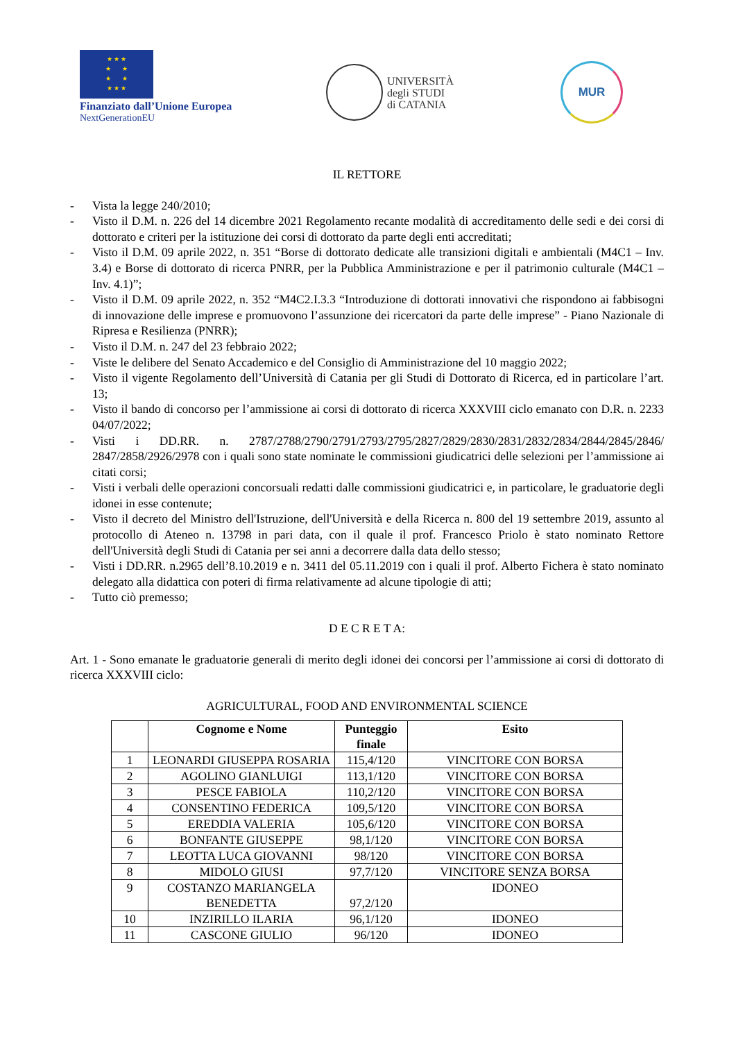★ ★ ★
★ ★
★ ★
★ ★ ★
Finanziato dall’Unione Europea
NextGenerationEU
UNIVERSITÀ
degli STUDI
di CATANIA
MUR
IL RETTORE
- Vista la legge 240/2010;
- Visto il D.M. n. 226 del 14 dicembre 2021 Regolamento recante modalità di accreditamento delle sedi e dei corsi di dottorato e criteri per la istituzione dei corsi di dottorato da parte degli enti accreditati;
- Visto il D.M. 09 aprile 2022, n. 351 “Borse di dottorato dedicate alle transizioni digitali e ambientali (M4C1 – Inv. 3.4) e Borse di dottorato di ricerca PNRR, per la Pubblica Amministrazione e per il patrimonio culturale (M4C1 – Inv. 4.1)”;
- Visto il D.M. 09 aprile 2022, n. 352 “M4C2.I.3.3 “Introduzione di dottorati innovativi che rispondono ai fabbisogni di innovazione delle imprese e promuovono l’assunzione dei ricercatori da parte delle imprese” - Piano Nazionale di Ripresa e Resilienza (PNRR);
- Visto il D.M. n. 247 del 23 febbraio 2022;
- Viste le delibere del Senato Accademico e del Consiglio di Amministrazione del 10 maggio 2022;
- Visto il vigente Regolamento dell’Università di Catania per gli Studi di Dottorato di Ricerca, ed in particolare l’art. 13;
- Visto il bando di concorso per l’ammissione ai corsi di dottorato di ricerca XXXVIII ciclo emanato con D.R. n. 2233 04/07/2022;
- Visti i DD.RR. n. 2787/2788/2790/2791/2793/2795/2827/2829/2830/2831/2832/2834/2844/2845/2846/ 2847/2858/2926/2978 con i quali sono state nominate le commissioni giudicatrici delle selezioni per l’ammissione ai citati corsi;
- Visti i verbali delle operazioni concorsuali redatti dalle commissioni giudicatrici e, in particolare, le graduatorie degli idonei in esse contenute;
- Visto il decreto del Ministro dell'Istruzione, dell'Università e della Ricerca n. 800 del 19 settembre 2019, assunto al protocollo di Ateneo n. 13798 in pari data, con il quale il prof. Francesco Priolo è stato nominato Rettore dell'Università degli Studi di Catania per sei anni a decorrere dalla data dello stesso;
- Visti i DD.RR. n.2965 dell’8.10.2019 e n. 3411 del 05.11.2019 con i quali il prof. Alberto Fichera è stato nominato delegato alla didattica con poteri di firma relativamente ad alcune tipologie di atti;
- Tutto ciò premesso;
D E C R E T A:
Art. 1 - Sono emanate le graduatorie generali di merito degli idonei dei concorsi per l’ammissione ai corsi di dottorato di ricerca XXXVIII ciclo:
AGRICULTURAL, FOOD AND ENVIRONMENTAL SCIENCE
| | Cognome e Nome | Punteggio finale | Esito |
| --- | --- | --- | --- |
| 1 | LEONARDI GIUSEPPA ROSARIA | 115,4/120 | VINCITORE CON BORSA |
| 2 | AGOLINO GIANLUIGI | 113,1/120 | VINCITORE CON BORSA |
| 3 | PESCE FABIOLA | 110,2/120 | VINCITORE CON BORSA |
| 4 | CONSENTINO FEDERICA | 109,5/120 | VINCITORE CON BORSA |
| 5 | EREDDIA VALERIA | 105,6/120 | VINCITORE CON BORSA |
| 6 | BONFANTE GIUSEPPE | 98,1/120 | VINCITORE CON BORSA |
| 7 | LEOTTA LUCA GIOVANNI | 98/120 | VINCITORE CON BORSA |
| 8 | MIDOLO GIUSI | 97,7/120 | VINCITORE SENZA BORSA |
| 9 | COSTANZO MARIANGELA BENEDETTA | 97,2/120 | IDONEO |
| 10 | INZIRILLO ILARIA | 96,1/120 | IDONEO |
| 11 | CASCONE GIULIO | 96/120 | IDONEO |